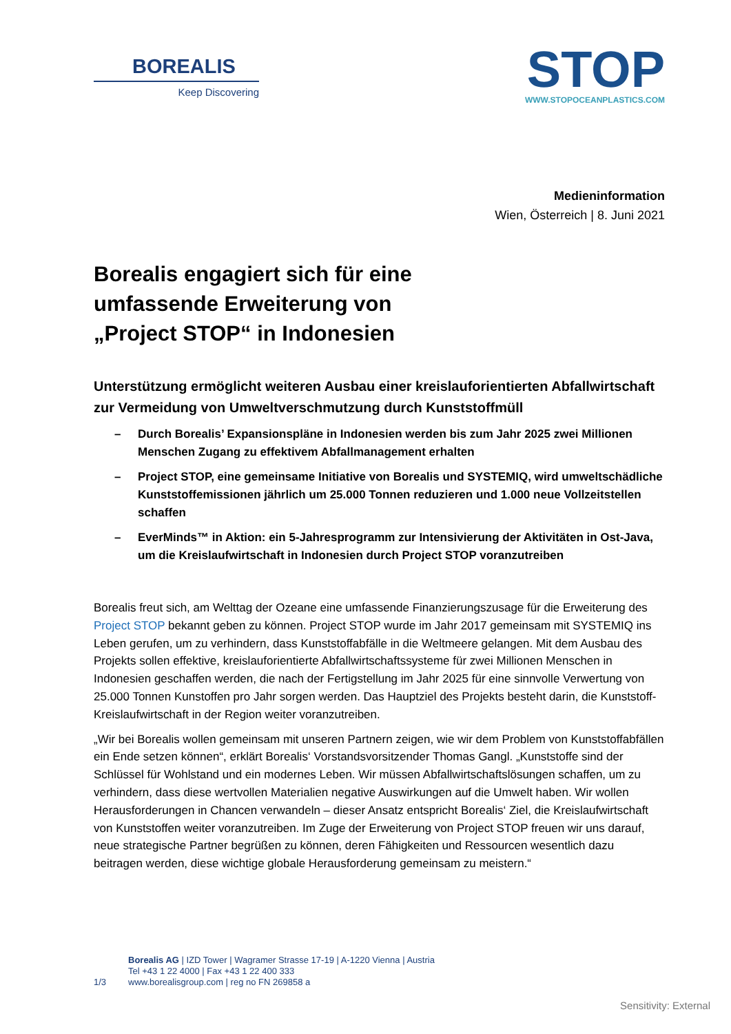BOREALIS
Keep Discovering
STOP
WWW.STOPOCEANPLASTICS.COM
Medieninformation
Wien, Österreich | 8. Juni 2021
Borealis engagiert sich für eine
umfassende Erweiterung von
„Project STOP“ in Indonesien
Unterstützung ermöglicht weiteren Ausbau einer kreislauforientierten Abfallwirtschaft zur Vermeidung von Umweltverschmutzung durch Kunststoffmüll
– Durch Borealis’ Expansionspläne in Indonesien werden bis zum Jahr 2025 zwei Millionen Menschen Zugang zu effektivem Abfallmanagement erhalten
– Project STOP, eine gemeinsame Initiative von Borealis und SYSTEMIQ, wird umweltschädliche Kunststoffemissionen jährlich um 25.000 Tonnen reduzieren und 1.000 neue Vollzeitstellen schaffen
– EverMinds™ in Aktion: ein 5-Jahresprogramm zur Intensivierung der Aktivitäten in Ost-Java, um die Kreislaufwirtschaft in Indonesien durch Project STOP voranzutreiben
Borealis freut sich, am Welttag der Ozeane eine umfassende Finanzierungszusage für die Erweiterung des Project STOP bekannt geben zu können. Project STOP wurde im Jahr 2017 gemeinsam mit SYSTEMIQ ins Leben gerufen, um zu verhindern, dass Kunststoffabfälle in die Weltmeere gelangen. Mit dem Ausbau des Projekts sollen effektive, kreislauforientierte Abfallwirtschaftssysteme für zwei Millionen Menschen in Indonesien geschaffen werden, die nach der Fertigstellung im Jahr 2025 für eine sinnvolle Verwertung von 25.000 Tonnen Kunstoffen pro Jahr sorgen werden. Das Hauptziel des Projekts besteht darin, die Kunststoff-Kreislaufwirtschaft in der Region weiter voranzutreiben.
„Wir bei Borealis wollen gemeinsam mit unseren Partnern zeigen, wie wir dem Problem von Kunststoffabfällen ein Ende setzen können“, erklärt Borealis‘ Vorstandsvorsitzender Thomas Gangl. „Kunststoffe sind der Schlüssel für Wohlstand und ein modernes Leben. Wir müssen Abfallwirtschaftslösungen schaffen, um zu verhindern, dass diese wertvollen Materialien negative Auswirkungen auf die Umwelt haben. Wir wollen Herausforderungen in Chancen verwandeln – dieser Ansatz entspricht Borealis‘ Ziel, die Kreislaufwirtschaft von Kunststoffen weiter voranzutreiben. Im Zuge der Erweiterung von Project STOP freuen wir uns darauf, neue strategische Partner begrüßen zu können, deren Fähigkeiten und Ressourcen wesentlich dazu beitragen werden, diese wichtige globale Herausforderung gemeinsam zu meistern.“
1/3
Borealis AG | IZD Tower | Wagramer Strasse 17-19 | A-1220 Vienna | Austria
Tel +43 1 22 4000 | Fax +43 1 22 400 333
www.borealisgroup.com | reg no FN 269858 a
Sensitivity: External